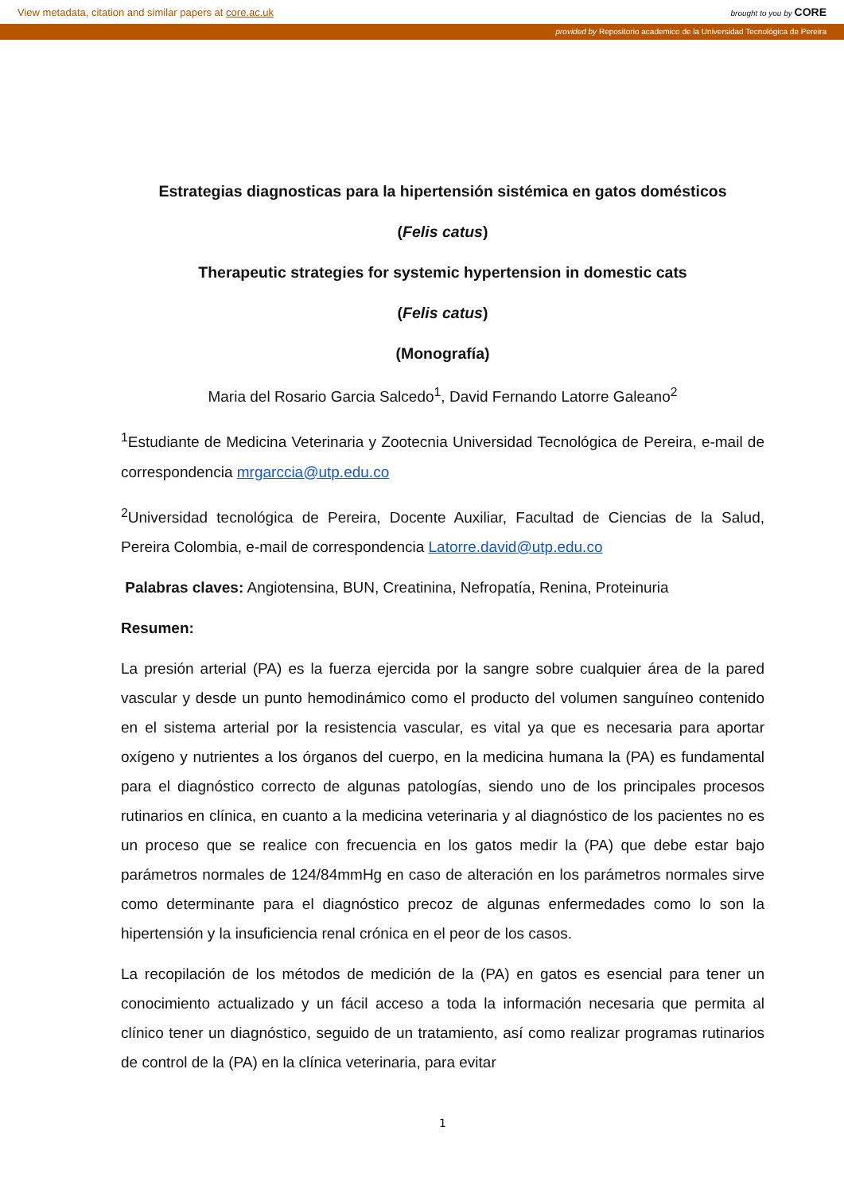View metadata, citation and similar papers at core.ac.uk brought to you by CORE
provided by Repositorio academico de la Universidad Tecnológica de Pereira
Estrategias diagnosticas para la hipertensión sistémica en gatos domésticos
(Felis catus)
Therapeutic strategies for systemic hypertension in domestic cats
(Felis catus)
(Monografía)
Maria del Rosario Garcia Salcedo<sup>1</sup>, David Fernando Latorre Galeano<sup>2</sup>
<sup>1</sup> Estudiante de Medicina Veterinaria y Zootecnia Universidad Tecnológica de Pereira, e-mail de correspondencia mrgarccia@utp.edu.co
<sup>2</sup> Universidad tecnológica de Pereira, Docente Auxiliar, Facultad de Ciencias de la Salud, Pereira Colombia, e-mail de correspondencia Latorre.david@utp.edu.co
Palabras claves: Angiotensina, BUN, Creatinina, Nefropatía, Renina, Proteinuria
Resumen:
La presión arterial (PA) es la fuerza ejercida por la sangre sobre cualquier área de la pared vascular y desde un punto hemodinámico como el producto del volumen sanguíneo contenido en el sistema arterial por la resistencia vascular, es vital ya que es necesaria para aportar oxígeno y nutrientes a los órganos del cuerpo, en la medicina humana la (PA) es fundamental para el diagnóstico correcto de algunas patologías, siendo uno de los principales procesos rutinarios en clínica, en cuanto a la medicina veterinaria y al diagnóstico de los pacientes no es un proceso que se realice con frecuencia en los gatos medir la (PA) que debe estar bajo parámetros normales de 124/84mmHg en caso de alteración en los parámetros normales sirve como determinante para el diagnóstico precoz de algunas enfermedades como lo son la hipertensión y la insuficiencia renal crónica en el peor de los casos.
La recopilación de los métodos de medición de la (PA) en gatos es esencial para tener un conocimiento actualizado y un fácil acceso a toda la información necesaria que permita al clínico tener un diagnóstico, seguido de un tratamiento, así como realizar programas rutinarios de control de la (PA) en la clínica veterinaria, para evitar
1